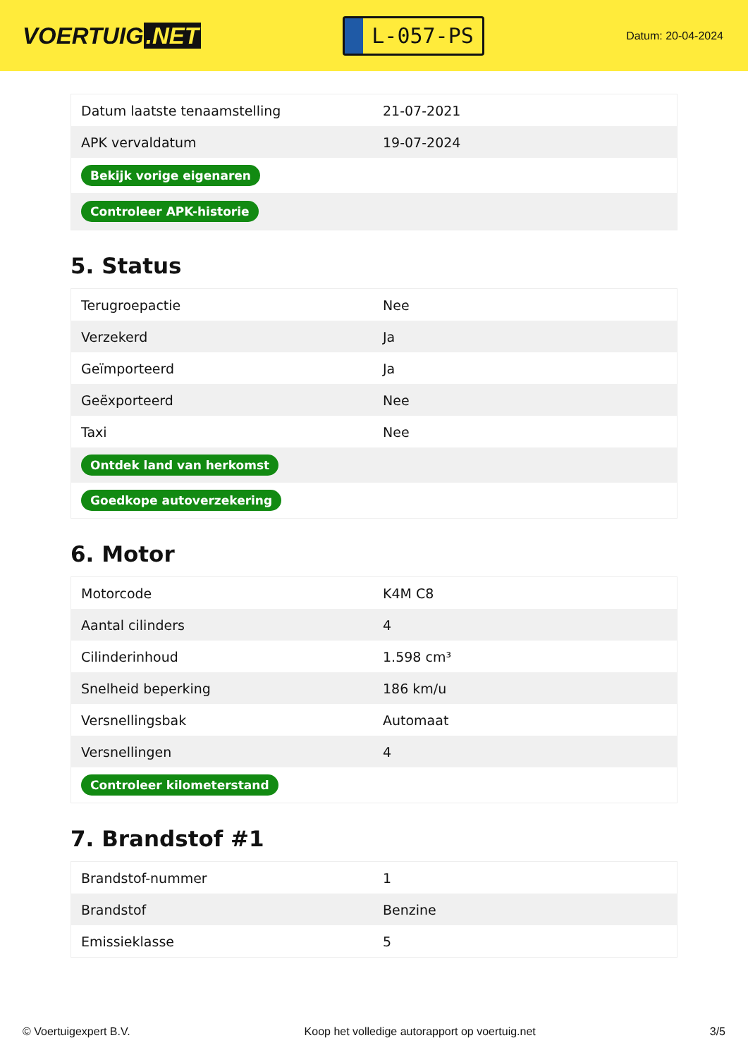VOERTUIG.NET
L-057-PS
Datum: 20-04-2024
| Datum laatste tenaamstelling | 21-07-2021 |
| APK vervaldatum | 19-07-2024 |
| Bekijk vorige eigenaren | |
| Controleer APK-historie | |
5. Status
| Terugroepactie | Nee |
| Verzekerd | Ja |
| Geïmporteerd | Ja |
| Geëxporteerd | Nee |
| Taxi | Nee |
| Ontdek land van herkomst | |
| Goedkope autoverzekering | |
6. Motor
| Motorcode | K4M C8 |
| Aantal cilinders | 4 |
| Cilinderinhoud | 1.598 cm³ |
| Snelheid beperking | 186 km/u |
| Versnellingsbak | Automaat |
| Versnellingen | 4 |
| Controleer kilometerstand | |
7. Brandstof #1
| Brandstof-nummer | 1 |
| Brandstof | Benzine |
| Emissieklasse | 5 |
© Voertuigexpert B.V. Koop het volledige autorapport op voertuig.net 3/5